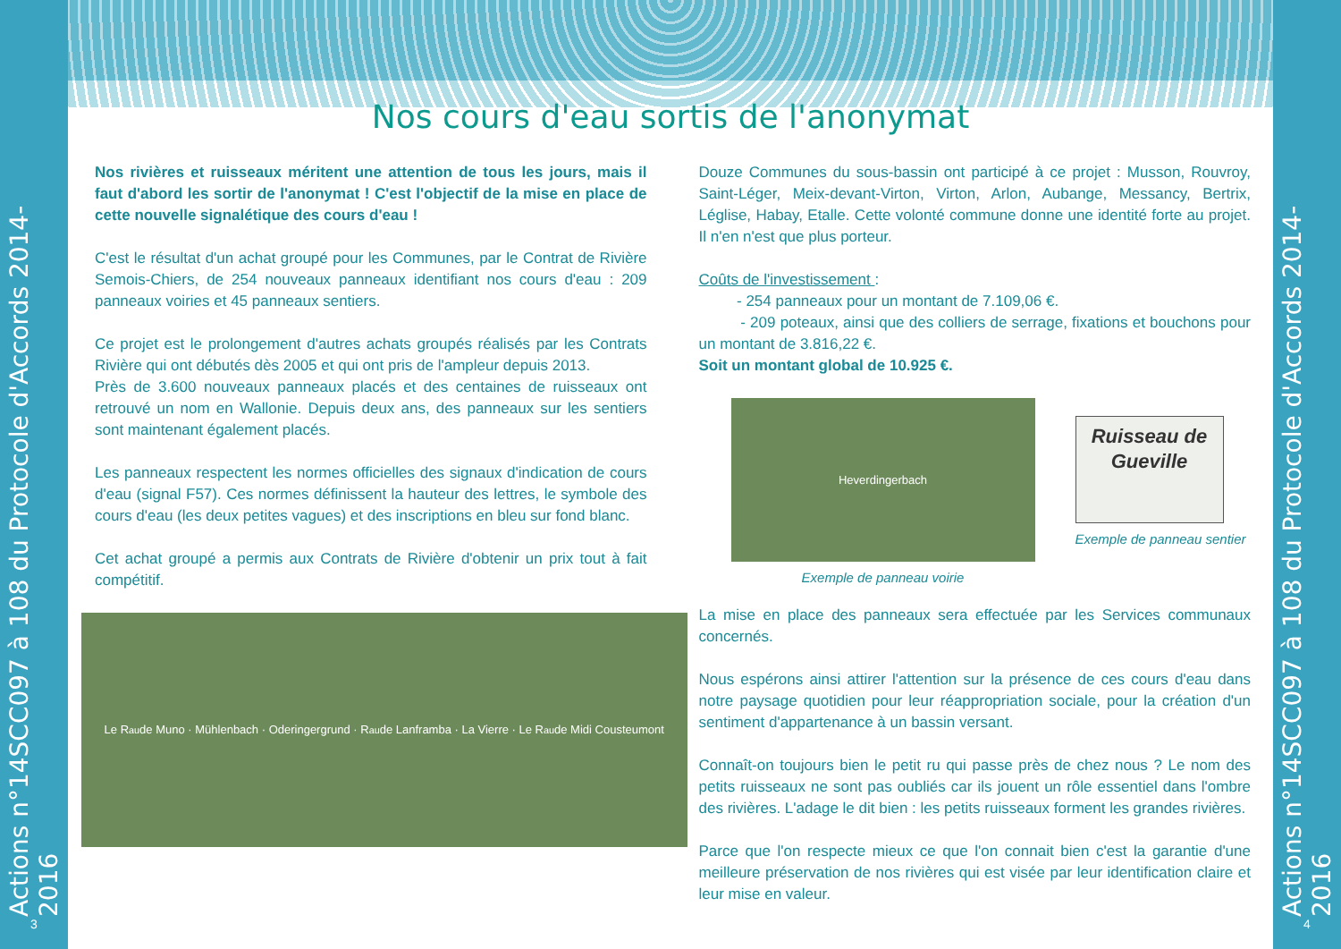Actions n°14SCC097 à 108 du Protocole d'Accords 2014-2016
3
Nos cours d'eau sortis de l'anonymat
Nos rivières et ruisseaux méritent une attention de tous les jours, mais il faut d'abord les sortir de l'anonymat ! C'est l'objectif de la mise en place de cette nouvelle signalétique des cours d'eau !
C'est le résultat d'un achat groupé pour les Communes, par le Contrat de Rivière Semois-Chiers, de 254 nouveaux panneaux identifiant nos cours d'eau : 209 panneaux voiries et 45 panneaux sentiers.
Ce projet est le prolongement d'autres achats groupés réalisés par les Contrats Rivière qui ont débutés dès 2005 et qui ont pris de l'ampleur depuis 2013.
Près de 3.600 nouveaux panneaux placés et des centaines de ruisseaux ont retrouvé un nom en Wallonie. Depuis deux ans, des panneaux sur les sentiers sont maintenant également placés.
Les panneaux respectent les normes officielles des signaux d'indication de cours d'eau (signal F57). Ces normes définissent la hauteur des lettres, le symbole des cours d'eau (les deux petites vagues) et des inscriptions en bleu sur fond blanc.
Cet achat groupé a permis aux Contrats de Rivière d'obtenir un prix tout à fait compétitif.
Le R<sup>au</sup> de Muno · Mühlenbach · Oderingergrund · R<sup>au</sup> de Lanframba · La Vierre · Le R<sup>au</sup> de Midi Cousteumont
Douze Communes du sous-bassin ont participé à ce projet : Musson, Rouvroy, Saint-Léger, Meix-devant-Virton, Virton, Arlon, Aubange, Messancy, Bertrix, Léglise, Habay, Etalle. Cette volonté commune donne une identité forte au projet. Il n'en n'est que plus porteur.
Coûts de l'investissement :
- 254 panneaux pour un montant de 7.109,06 €.
- 209 poteaux, ainsi que des colliers de serrage, fixations et bouchons pour un montant de 3.816,22 €.
Soit un montant global de 10.925 €.
Heverdingerbach
Exemple de panneau voirie
Ruisseau de Gueville
Exemple de panneau sentier
La mise en place des panneaux sera effectuée par les Services communaux concernés.
Nous espérons ainsi attirer l'attention sur la présence de ces cours d'eau dans notre paysage quotidien pour leur réappropriation sociale, pour la création d'un sentiment d'appartenance à un bassin versant.
Connaît-on toujours bien le petit ru qui passe près de chez nous ? Le nom des petits ruisseaux ne sont pas oubliés car ils jouent un rôle essentiel dans l'ombre des rivières. L'adage le dit bien : les petits ruisseaux forment les grandes rivières.
Parce que l'on respecte mieux ce que l'on connait bien c'est la garantie d'une meilleure préservation de nos rivières qui est visée par leur identification claire et leur mise en valeur.
Actions n°14SCC097 à 108 du Protocole d'Accords 2014-2016
4